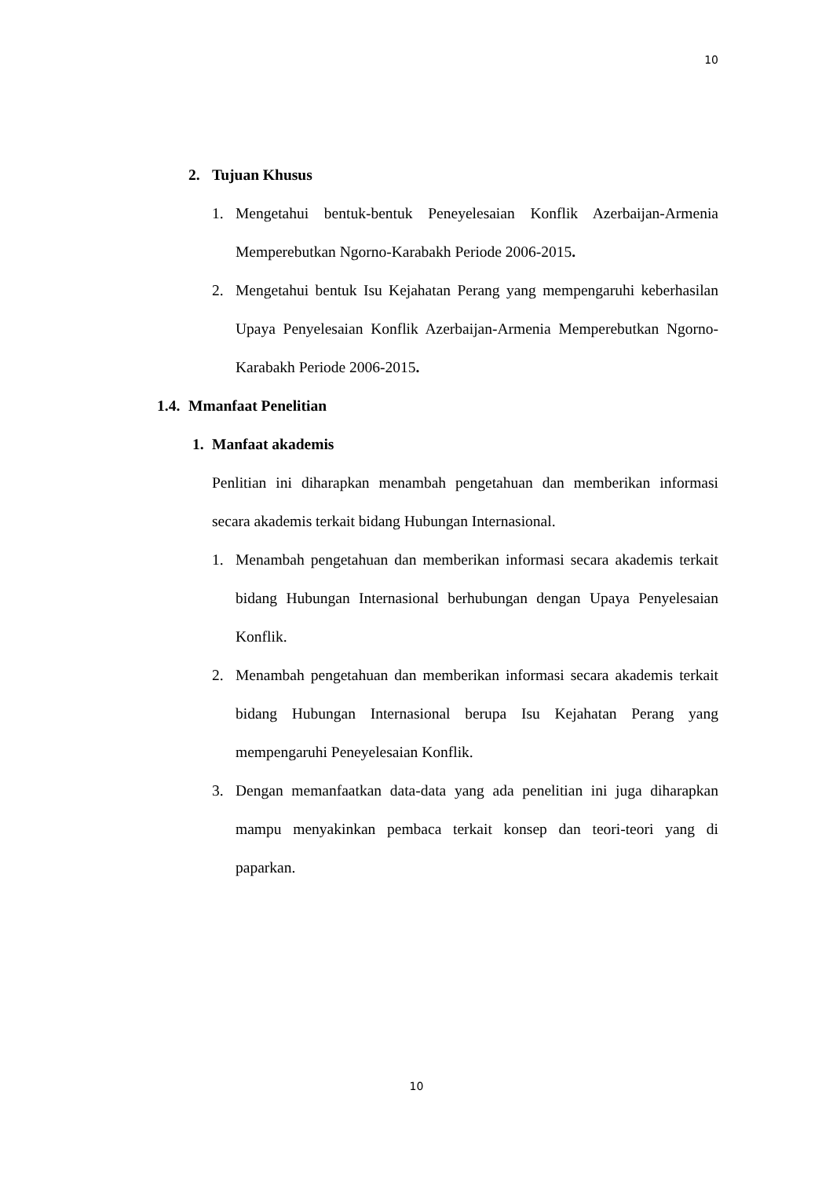10
2. Tujuan Khusus
1. Mengetahui bentuk-bentuk Peneyelesaian Konflik Azerbaijan-Armenia Memperebutkan Ngorno-Karabakh Periode 2006-2015.
2. Mengetahui bentuk Isu Kejahatan Perang yang mempengaruhi keberhasilan Upaya Penyelesaian Konflik Azerbaijan-Armenia Memperebutkan Ngorno-Karabakh Periode 2006-2015.
1.4. Mmanfaat Penelitian
1. Manfaat akademis
Penlitian ini diharapkan menambah pengetahuan dan memberikan informasi secara akademis terkait bidang Hubungan Internasional.
1. Menambah pengetahuan dan memberikan informasi secara akademis terkait bidang Hubungan Internasional berhubungan dengan Upaya Penyelesaian Konflik.
2. Menambah pengetahuan dan memberikan informasi secara akademis terkait bidang Hubungan Internasional berupa Isu Kejahatan Perang yang mempengaruhi Peneyelesaian Konflik.
3. Dengan memanfaatkan data-data yang ada penelitian ini juga diharapkan mampu menyakinkan pembaca terkait konsep dan teori-teori yang di paparkan.
10